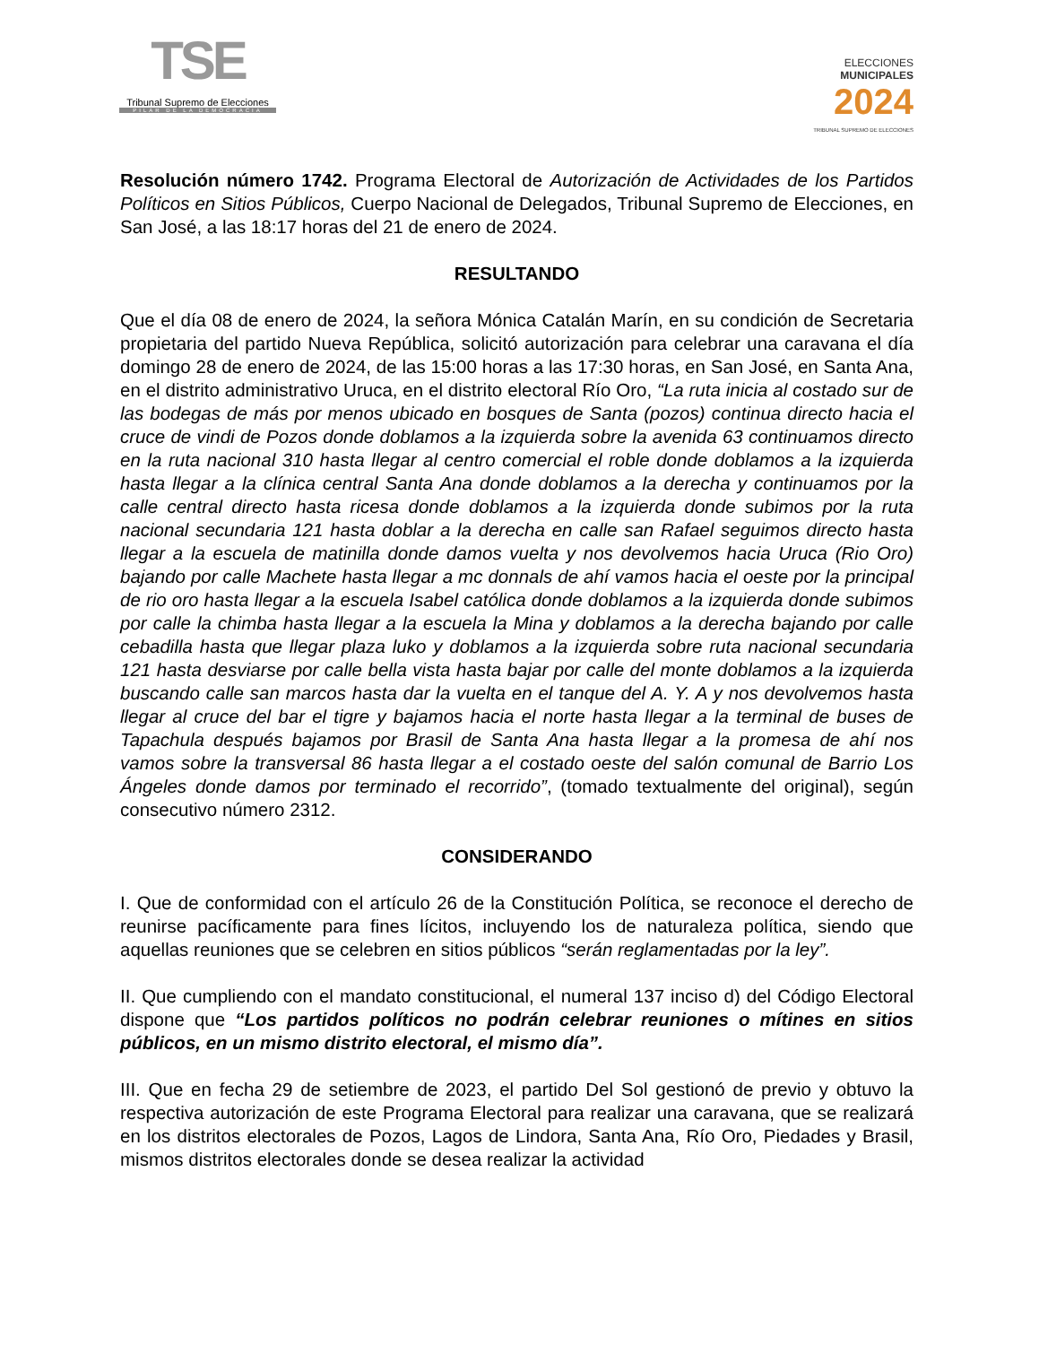TSE
Tribunal Supremo de Elecciones
PILAR DE LA DEMOCRACIA
ELECCIONES
MUNICIPALES
2024
TRIBUNAL SUPREMO DE ELECCIONES
Resolución número 1742. Programa Electoral de Autorización de Actividades de los Partidos Políticos en Sitios Públicos, Cuerpo Nacional de Delegados, Tribunal Supremo de Elecciones, en San José, a las 18:17 horas del 21 de enero de 2024.
RESULTANDO
Que el día 08 de enero de 2024, la señora Mónica Catalán Marín, en su condición de Secretaria propietaria del partido Nueva República, solicitó autorización para celebrar una caravana el día domingo 28 de enero de 2024, de las 15:00 horas a las 17:30 horas, en San José, en Santa Ana, en el distrito administrativo Uruca, en el distrito electoral Río Oro, “La ruta inicia al costado sur de las bodegas de más por menos ubicado en bosques de Santa (pozos) continua directo hacia el cruce de vindi de Pozos donde doblamos a la izquierda sobre la avenida 63 continuamos directo en la ruta nacional 310 hasta llegar al centro comercial el roble donde doblamos a la izquierda hasta llegar a la clínica central Santa Ana donde doblamos a la derecha y continuamos por la calle central directo hasta ricesa donde doblamos a la izquierda donde subimos por la ruta nacional secundaria 121 hasta doblar a la derecha en calle san Rafael seguimos directo hasta llegar a la escuela de matinilla donde damos vuelta y nos devolvemos hacia Uruca (Rio Oro) bajando por calle Machete hasta llegar a mc donnals de ahí vamos hacia el oeste por la principal de rio oro hasta llegar a la escuela Isabel católica donde doblamos a la izquierda donde subimos por calle la chimba hasta llegar a la escuela la Mina y doblamos a la derecha bajando por calle cebadilla hasta que llegar plaza luko y doblamos a la izquierda sobre ruta nacional secundaria 121 hasta desviarse por calle bella vista hasta bajar por calle del monte doblamos a la izquierda buscando calle san marcos hasta dar la vuelta en el tanque del A. Y. A y nos devolvemos hasta llegar al cruce del bar el tigre y bajamos hacia el norte hasta llegar a la terminal de buses de Tapachula después bajamos por Brasil de Santa Ana hasta llegar a la promesa de ahí nos vamos sobre la transversal 86 hasta llegar a el costado oeste del salón comunal de Barrio Los Ángeles donde damos por terminado el recorrido”, (tomado textualmente del original), según consecutivo número 2312.
CONSIDERANDO
I. Que de conformidad con el artículo 26 de la Constitución Política, se reconoce el derecho de reunirse pacíficamente para fines lícitos, incluyendo los de naturaleza política, siendo que aquellas reuniones que se celebren en sitios públicos “serán reglamentadas por la ley”.
II. Que cumpliendo con el mandato constitucional, el numeral 137 inciso d) del Código Electoral dispone que “Los partidos políticos no podrán celebrar reuniones o mítines en sitios públicos, en un mismo distrito electoral, el mismo día”.
III. Que en fecha 29 de setiembre de 2023, el partido Del Sol gestionó de previo y obtuvo la respectiva autorización de este Programa Electoral para realizar una caravana, que se realizará en los distritos electorales de Pozos, Lagos de Lindora, Santa Ana, Río Oro, Piedades y Brasil, mismos distritos electorales donde se desea realizar la actividad